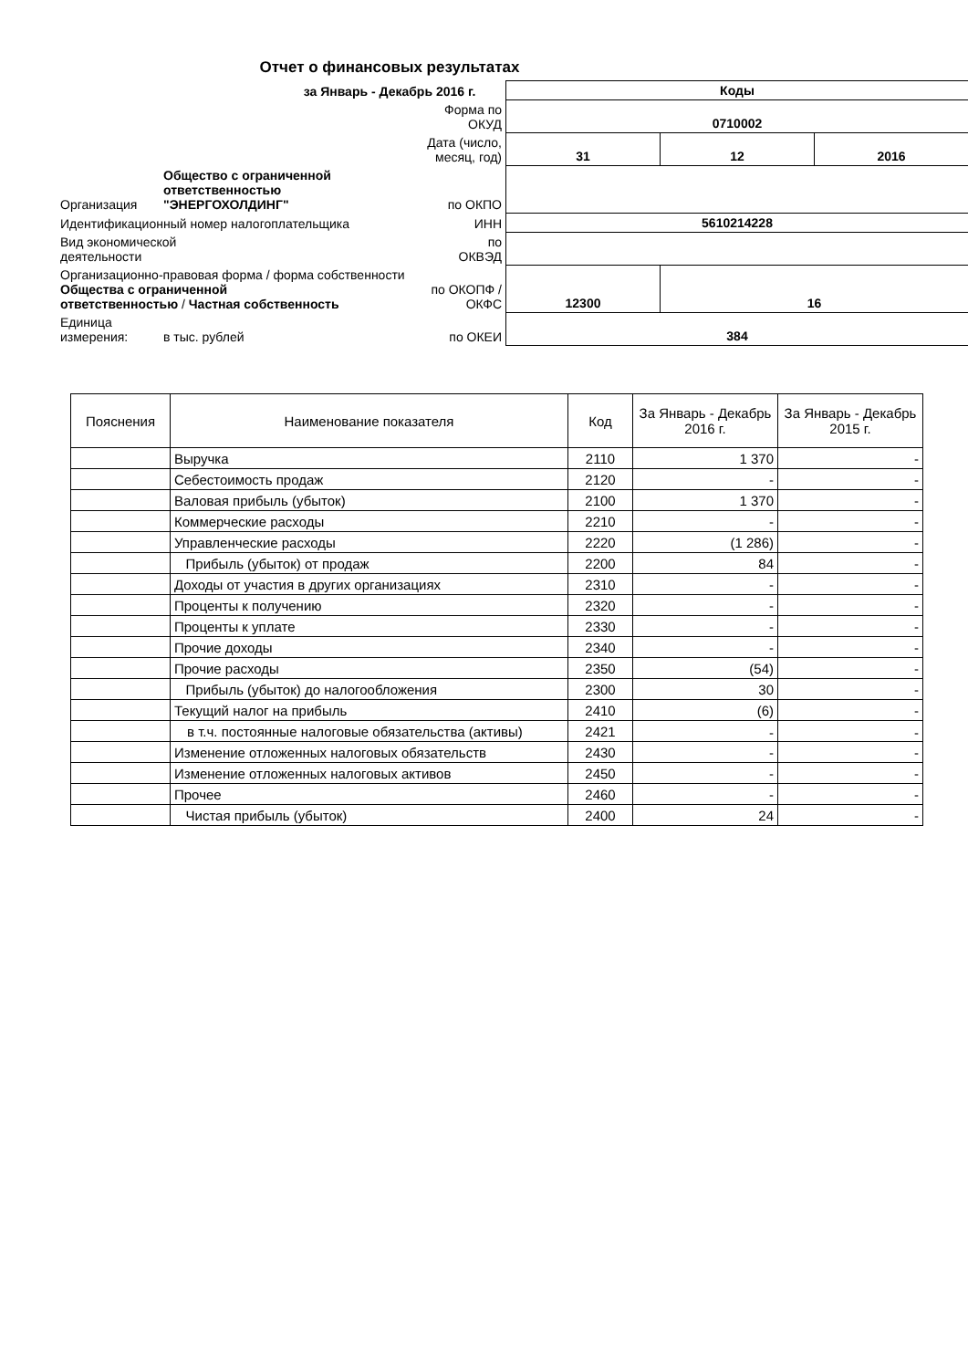Отчет о финансовых результатах
за Январь - Декабрь 2016 г.
| | | | Коды | | |
| | | Форма по ОКУД | 0710002 | | |
| | | Дата (число, месяц, год) | 31 | 12 | 2016 |
| Организация | Общество с ограниченной ответственностью "ЭНЕРГОХОЛДИНГ" | по ОКПО | | | |
| Идентификационный номер налогоплательщика | | ИНН | 5610214228 | | |
| Вид экономической деятельности | | по ОКВЭД | | | |
| Организационно-правовая форма / форма собственности Общества с ограниченной ответственностью / Частная собственность | | по ОКОПФ / ОКФС | 12300 | 16 | |
| Единица измерения: | в тыс. рублей | по ОКЕИ | 384 | | |
| Пояснения | Наименование показателя | Код | За Январь - Декабрь 2016 г. | За Январь - Декабрь 2015 г. |
| --- | --- | --- | --- | --- |
| | Выручка | 2110 | 1 370 | - |
| | Себестоимость продаж | 2120 | - | - |
| | Валовая прибыль (убыток) | 2100 | 1 370 | - |
| | Коммерческие расходы | 2210 | - | - |
| | Управленческие расходы | 2220 | (1 286) | - |
| | Прибыль (убыток) от продаж | 2200 | 84 | - |
| | Доходы от участия в других организациях | 2310 | - | - |
| | Проценты к получению | 2320 | - | - |
| | Проценты к уплате | 2330 | - | - |
| | Прочие доходы | 2340 | - | - |
| | Прочие расходы | 2350 | (54) | - |
| | Прибыль (убыток) до налогообложения | 2300 | 30 | - |
| | Текущий налог на прибыль | 2410 | (6) | - |
| | в т.ч. постоянные налоговые обязательства (активы) | 2421 | - | - |
| | Изменение отложенных налоговых обязательств | 2430 | - | - |
| | Изменение отложенных налоговых активов | 2450 | - | - |
| | Прочее | 2460 | - | - |
| | Чистая прибыль (убыток) | 2400 | 24 | - |